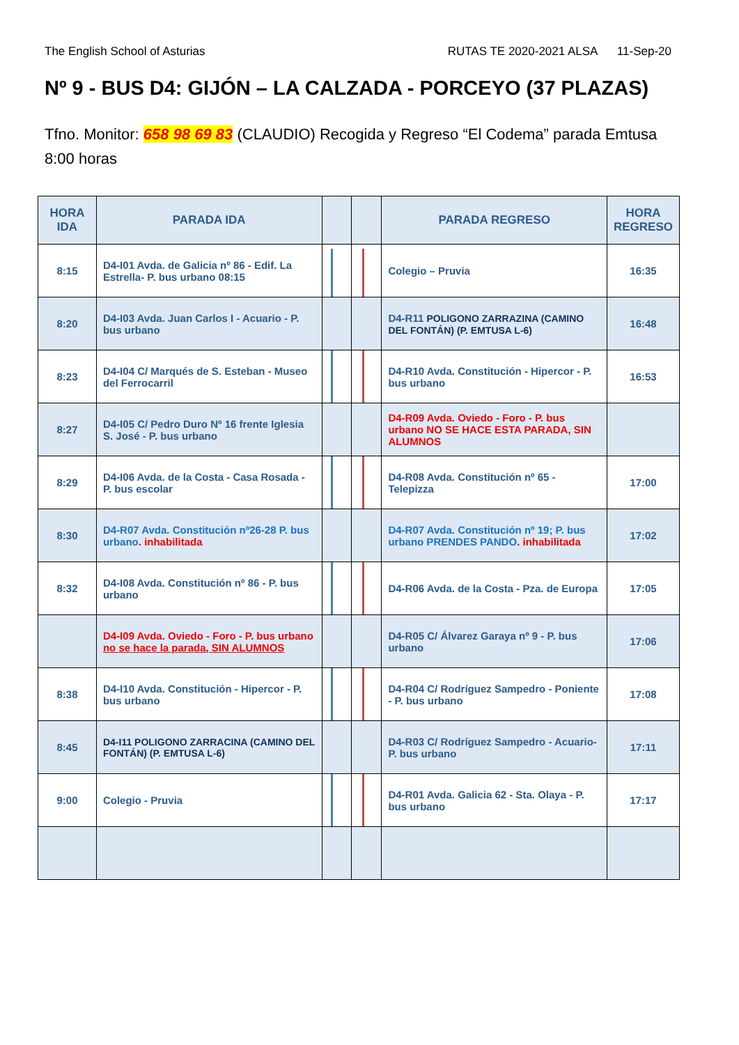The English School of Asturias RUTAS TE 2020-2021 ALSA 11-Sep-20
Nº 9 - BUS D4: GIJÓN – LA CALZADA - PORCEYO (37 PLAZAS)
Tfno. Monitor: 658 98 69 83 (CLAUDIO) Recogida y Regreso “El Codema” parada Emtusa 8:00 horas
| HORA IDA | PARADA IDA | | | PARADA REGRESO | HORA REGRESO |
| --- | --- | --- | --- | --- | --- |
| 8:15 | D4-I01 Avda. de Galicia nº 86 - Edif. La Estrella- P. bus urbano 08:15 | | | Colegio – Pruvia | 16:35 |
| 8:20 | D4-I03 Avda. Juan Carlos I - Acuario - P. bus urbano | | | D4-R11 POLIGONO ZARRAZINA (CAMINO DEL FONTÁN) (P. EMTUSA L-6) | 16:48 |
| 8:23 | D4-I04 C/ Marqués de S. Esteban - Museo del Ferrocarril | | | D4-R10 Avda. Constitución - Hipercor - P. bus urbano | 16:53 |
| 8:27 | D4-I05 C/ Pedro Duro Nº 16 frente Iglesia S. José - P. bus urbano | | | D4-R09 Avda. Oviedo - Foro - P. bus urbano NO SE HACE ESTA PARADA, SIN ALUMNOS | |
| 8:29 | D4-I06 Avda. de la Costa - Casa Rosada - P. bus escolar | | | D4-R08 Avda. Constitución nº 65 - Telepizza | 17:00 |
| 8:30 | D4-R07 Avda. Constitución nº26-28 P. bus urbano . inhabilitada | | | D4-R07 Avda. Constitución nº 19; P. bus urbano PRENDES PANDO . inhabilitada | 17:02 |
| 8:32 | D4-I08 Avda. Constitución nº 86 - P. bus urbano | | | D4-R06 Avda. de la Costa - Pza. de Europa | 17:05 |
| | D4-I09 Avda. Oviedo - Foro - P. bus urbano no se hace la parada, SIN ALUMNOS | | | D4-R05 C/ Álvarez Garaya nº 9 - P. bus urbano | 17:06 |
| 8:38 | D4-I10 Avda. Constitución - Hipercor - P. bus urbano | | | D4-R04 C/ Rodríguez Sampedro - Poniente - P. bus urbano | 17:08 |
| 8:45 | D4-I11 POLIGONO ZARRACINA (CAMINO DEL FONTÁN) (P. EMTUSA L-6) | | | D4-R03 C/ Rodríguez Sampedro - Acuario- P. bus urbano | 17:11 |
| 9:00 | Colegio - Pruvia | | | D4-R01 Avda. Galicia 62 - Sta. Olaya - P. bus urbano | 17:17 |